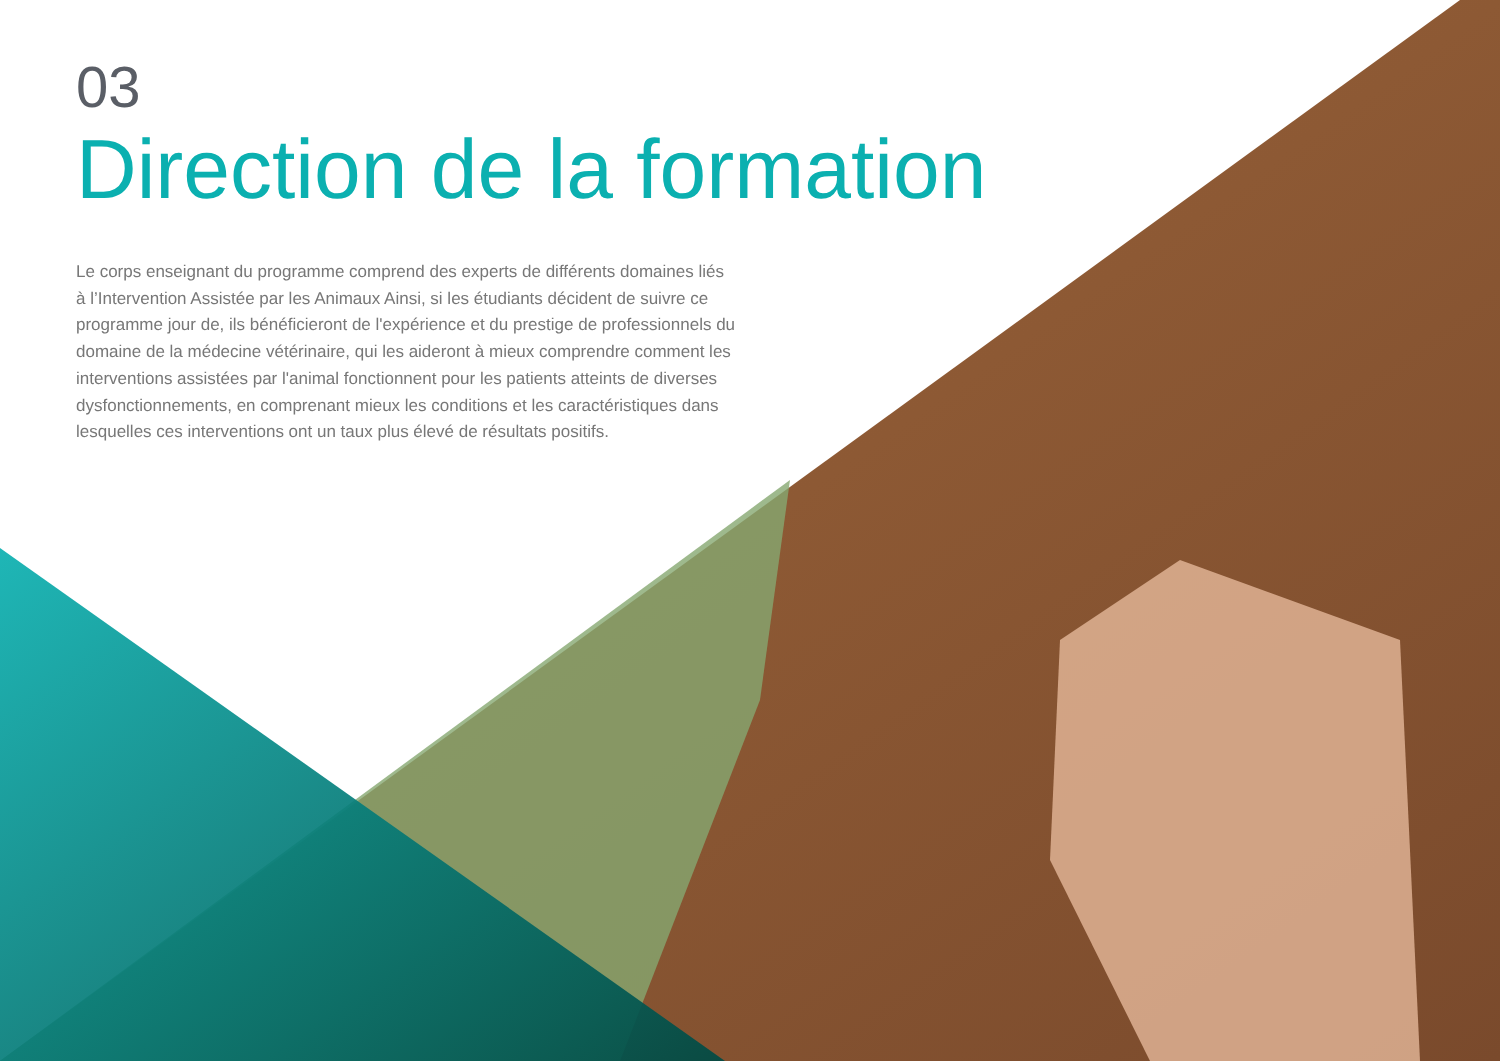03
Direction de la formation
Le corps enseignant du programme comprend des experts de différents domaines liés à l’Intervention Assistée par les Animaux Ainsi, si les étudiants décident de suivre ce programme jour de, ils bénéficieront de l'expérience et du prestige de professionnels du domaine de la médecine vétérinaire, qui les aideront à mieux comprendre comment les interventions assistées par l'animal fonctionnent pour les patients atteints de diverses dysfonctionnements, en comprenant mieux les conditions et les caractéristiques dans lesquelles ces interventions ont un taux plus élevé de résultats positifs.